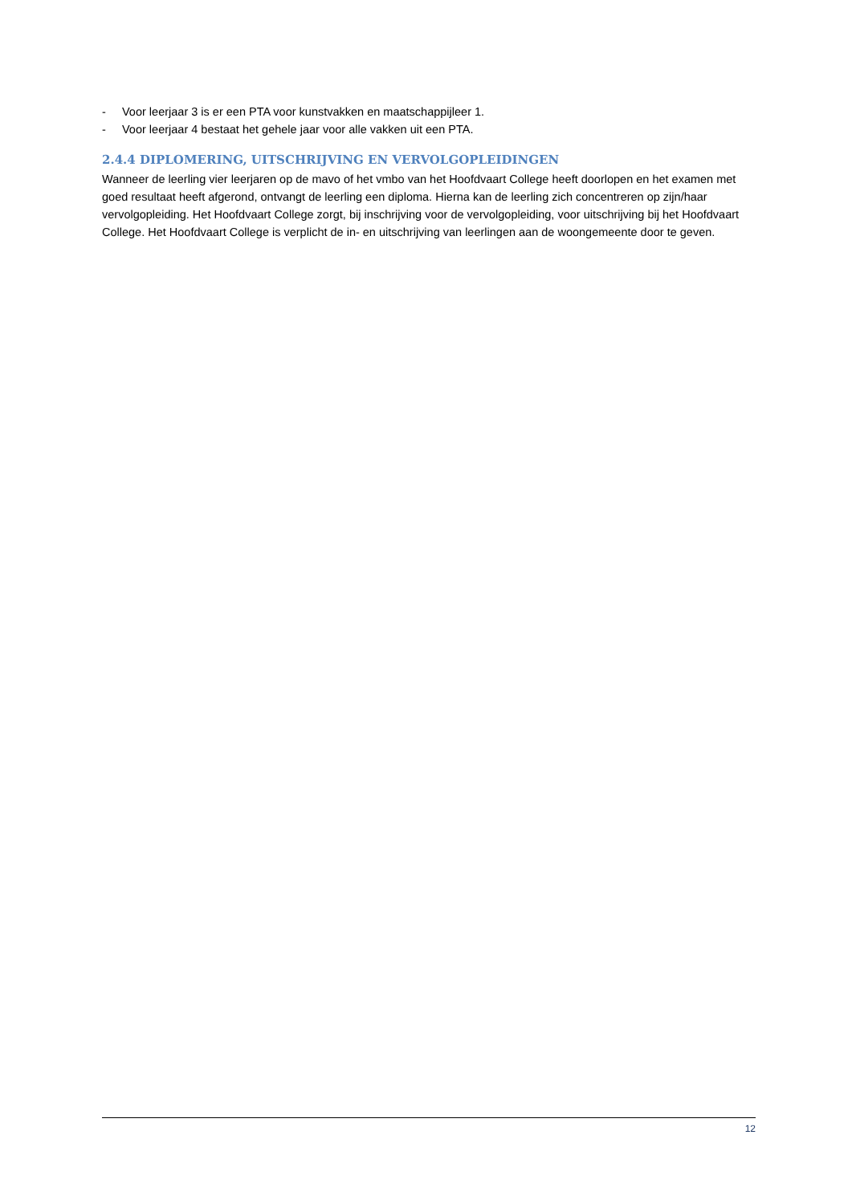- Voor leerjaar 3 is er een PTA voor kunstvakken en maatschappijleer 1.
- Voor leerjaar 4 bestaat het gehele jaar voor alle vakken uit een PTA.
2.4.4 DIPLOMERING, UITSCHRIJVING EN VERVOLGOPLEIDINGEN
Wanneer de leerling vier leerjaren op de mavo of het vmbo van het Hoofdvaart College heeft doorlopen en het examen met goed resultaat heeft afgerond, ontvangt de leerling een diploma. Hierna kan de leerling zich concentreren op zijn/haar vervolgopleiding. Het Hoofdvaart College zorgt, bij inschrijving voor de vervolgopleiding, voor uitschrijving bij het Hoofdvaart College. Het Hoofdvaart College is verplicht de in- en uitschrijving van leerlingen aan de woongemeente door te geven.
12